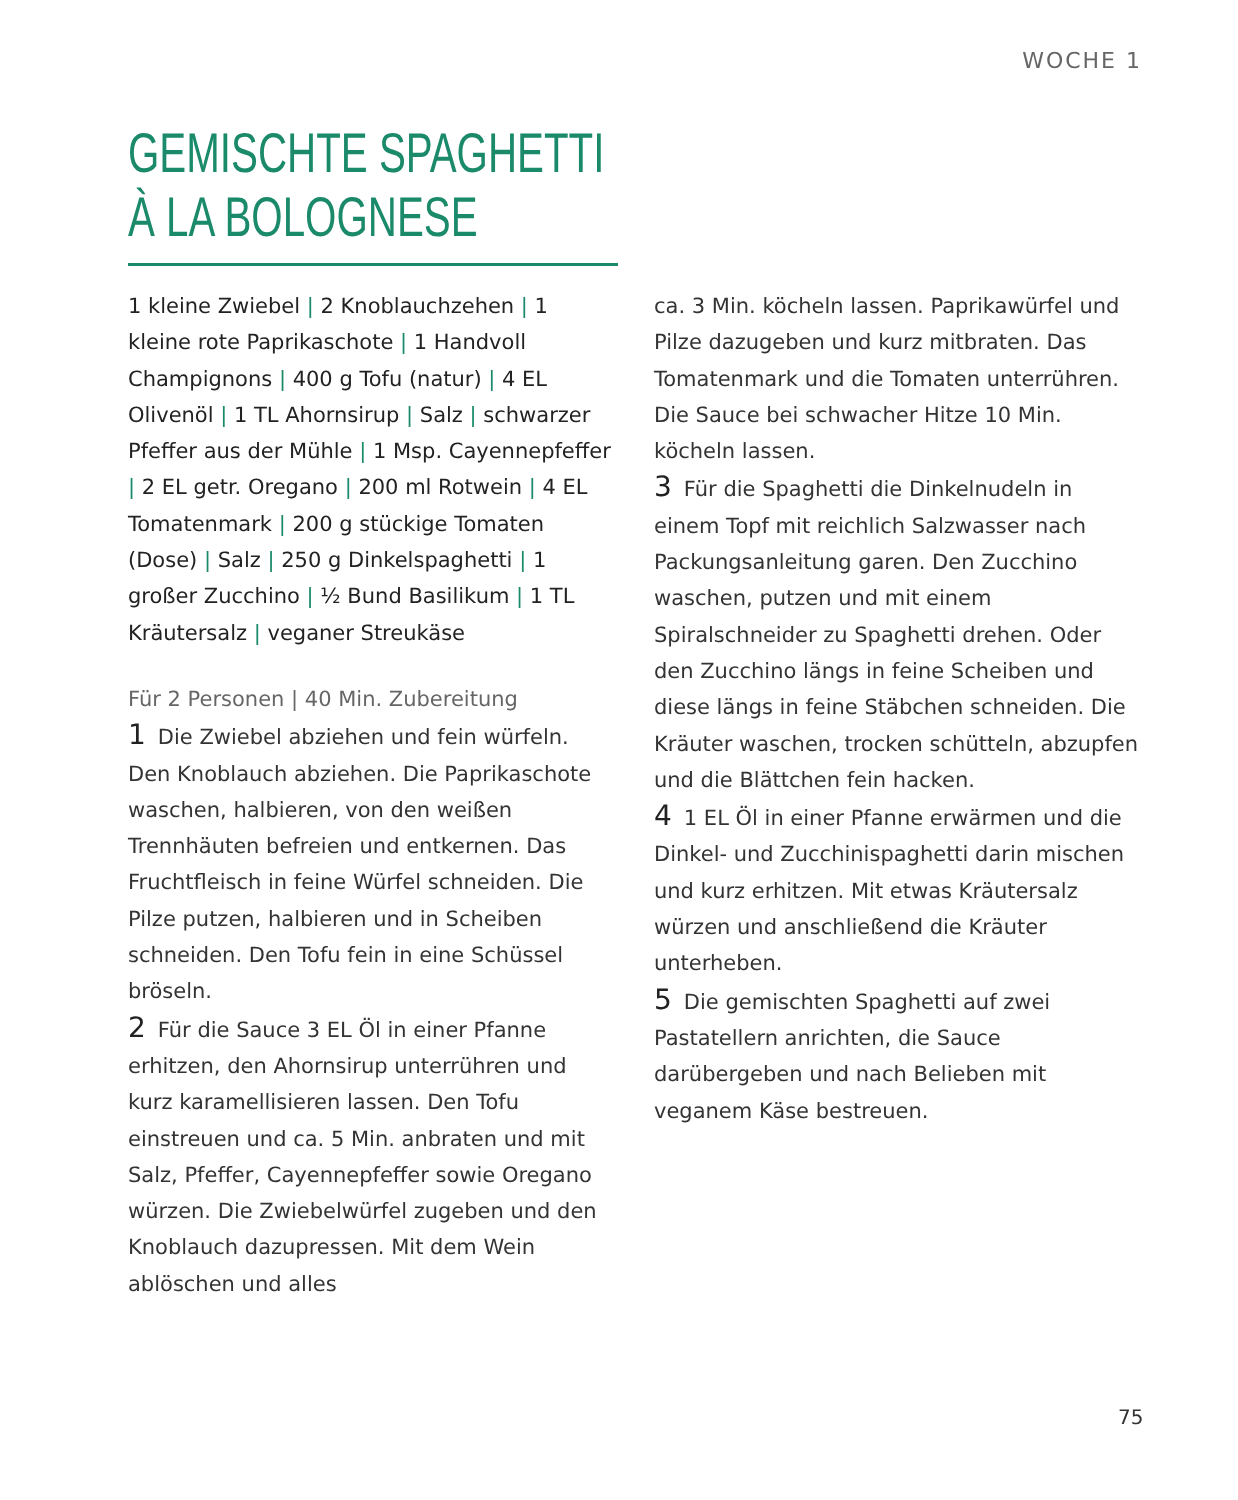WOCHE 1
GEMISCHTE SPAGHETTI
À LA BOLOGNESE
1 kleine Zwiebel | 2 Knoblauchzehen | 1 kleine rote Paprikaschote | 1 Handvoll Champignons | 400 g Tofu (natur) | 4 EL Olivenöl | 1 TL Ahornsirup | Salz | schwarzer Pfeffer aus der Mühle | 1 Msp. Cayennepfeffer | 2 EL getr. Oregano | 200 ml Rotwein | 4 EL Tomatenmark | 200 g stückige Tomaten (Dose) | Salz | 250 g Dinkelspaghetti | 1 großer Zucchino | ½ Bund Basilikum | 1 TL Kräutersalz | veganer Streukäse
Für 2 Personen | 40 Min. Zubereitung
1 Die Zwiebel abziehen und fein würfeln. Den Knoblauch abziehen. Die Paprikaschote waschen, halbieren, von den weißen Trennhäuten befreien und entkernen. Das Fruchtfleisch in feine Würfel schneiden. Die Pilze putzen, halbieren und in Scheiben schneiden. Den Tofu fein in eine Schüssel bröseln.
2 Für die Sauce 3 EL Öl in einer Pfanne erhitzen, den Ahornsirup unterrühren und kurz karamellisieren lassen. Den Tofu einstreuen und ca. 5 Min. anbraten und mit Salz, Pfeffer, Cayennepfeffer sowie Oregano würzen. Die Zwiebelwürfel zugeben und den Knoblauch dazupressen. Mit dem Wein ablöschen und alles
ca. 3 Min. köcheln lassen. Paprikawürfel und Pilze dazugeben und kurz mitbraten. Das Tomatenmark und die Tomaten unterrühren. Die Sauce bei schwacher Hitze 10 Min. köcheln lassen.
3 Für die Spaghetti die Dinkelnudeln in einem Topf mit reichlich Salzwasser nach Packungsanleitung garen. Den Zucchino waschen, putzen und mit einem Spiralschneider zu Spaghetti drehen. Oder den Zucchino längs in feine Scheiben und diese längs in feine Stäbchen schneiden. Die Kräuter waschen, trocken schütteln, abzupfen und die Blättchen fein hacken.
4 1 EL Öl in einer Pfanne erwärmen und die Dinkel- und Zucchinispaghetti darin mischen und kurz erhitzen. Mit etwas Kräutersalz würzen und anschließend die Kräuter unterheben.
5 Die gemischten Spaghetti auf zwei Pastatellern anrichten, die Sauce darübergeben und nach Belieben mit veganem Käse bestreuen.
75